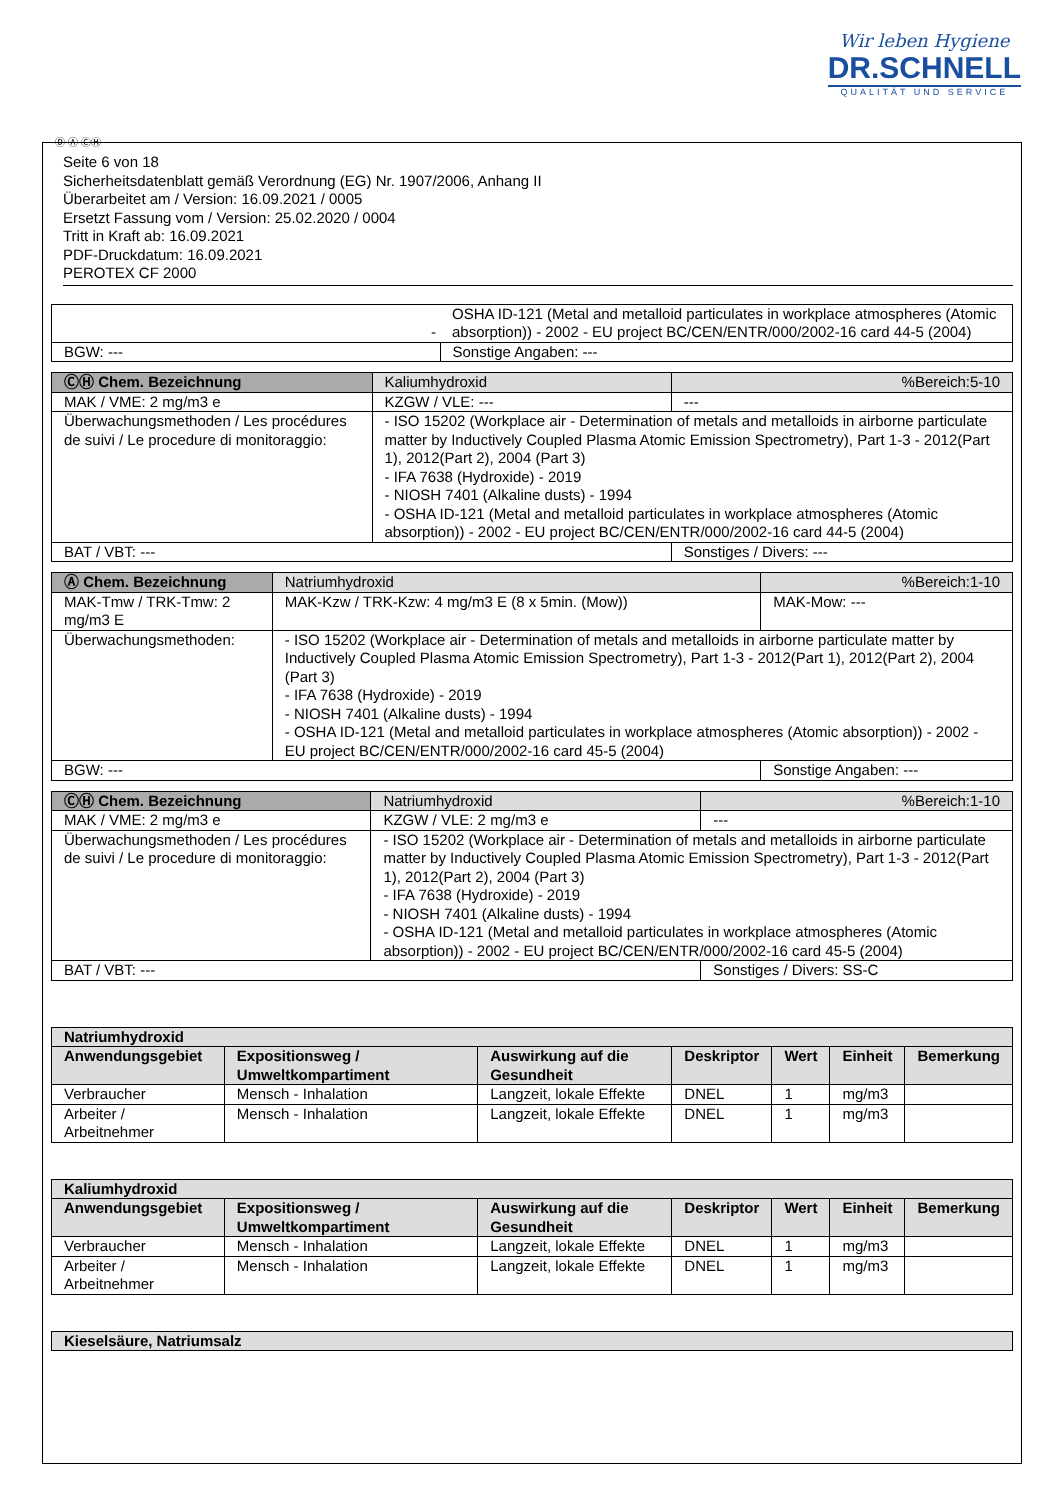Wir leben Hygiene
DR.SCHNELL
QUALITÄT UND SERVICE
Ⓓ Ⓐ ⒸⒽ
Seite 6 von 18
Sicherheitsdatenblatt gemäß Verordnung (EG) Nr. 1907/2006, Anhang II
Überarbeitet am / Version: 16.09.2021 / 0005
Ersetzt Fassung vom / Version: 25.02.2020 / 0004
Tritt in Kraft ab: 16.09.2021
PDF-Druckdatum: 16.09.2021
PEROTEX CF 2000
| | - | OSHA ID-121 (Metal and metalloid particulates in workplace atmospheres (Atomic absorption)) - 2002 - EU project BC/CEN/ENTR/000/2002-16 card 44-5 (2004) | |
| BGW: --- | | | Sonstige Angaben: --- |
| ⒸⒽ Chem. Bezeichnung | Kaliumhydroxid | | %Bereich:5-10 |
| MAK / VME: 2 mg/m3 e | | KZGW / VLE: --- | --- |
| Überwachungsmethoden / Les procédures de suivi / Le procedure di monitoraggio: | | - ISO 15202 (Workplace air - Determination of metals and metalloids in airborne particulate matter by Inductively Coupled Plasma Atomic Emission Spectrometry), Part 1-3 - 2012(Part 1), 2012(Part 2), 2004 (Part 3) - IFA 7638 (Hydroxide) - 2019 - NIOSH 7401 (Alkaline dusts) - 1994 - OSHA ID-121 (Metal and metalloid particulates in workplace atmospheres (Atomic absorption)) - 2002 - EU project BC/CEN/ENTR/000/2002-16 card 44-5 (2004) | |
| BAT / VBT: --- | | | Sonstiges / Divers: --- |
| Ⓐ Chem. Bezeichnung | Natriumhydroxid | | %Bereich:1-10 |
| MAK-Tmw / TRK-Tmw: 2 mg/m3 E | | MAK-Kzw / TRK-Kzw: 4 mg/m3 E (8 x 5min. (Mow)) | MAK-Mow: --- |
| Überwachungsmethoden: | | - ISO 15202 (Workplace air - Determination of metals and metalloids in airborne particulate matter by Inductively Coupled Plasma Atomic Emission Spectrometry), Part 1-3 - 2012(Part 1), 2012(Part 2), 2004 (Part 3) - IFA 7638 (Hydroxide) - 2019 - NIOSH 7401 (Alkaline dusts) - 1994 - OSHA ID-121 (Metal and metalloid particulates in workplace atmospheres (Atomic absorption)) - 2002 - EU project BC/CEN/ENTR/000/2002-16 card 45-5 (2004) | |
| BGW: --- | | | Sonstige Angaben: --- |
| ⒸⒽ Chem. Bezeichnung | Natriumhydroxid | | %Bereich:1-10 |
| MAK / VME: 2 mg/m3 e | | KZGW / VLE: 2 mg/m3 e | --- |
| Überwachungsmethoden / Les procédures de suivi / Le procedure di monitoraggio: | | - ISO 15202 (Workplace air - Determination of metals and metalloids in airborne particulate matter by Inductively Coupled Plasma Atomic Emission Spectrometry), Part 1-3 - 2012(Part 1), 2012(Part 2), 2004 (Part 3) - IFA 7638 (Hydroxide) - 2019 - NIOSH 7401 (Alkaline dusts) - 1994 - OSHA ID-121 (Metal and metalloid particulates in workplace atmospheres (Atomic absorption)) - 2002 - EU project BC/CEN/ENTR/000/2002-16 card 45-5 (2004) | |
| BAT / VBT: --- | | | Sonstiges / Divers: SS-C |
| Natriumhydroxid | | | | | | |
| --- | --- | --- | --- | --- | --- | --- |
| Anwendungsgebiet | Expositionsweg / Umweltkompartiment | Auswirkung auf die Gesundheit | Deskriptor | Wert | Einheit | Bemerkung |
| Verbraucher | Mensch - Inhalation | Langzeit, lokale Effekte | DNEL | 1 | mg/m3 | |
| Arbeiter / Arbeitnehmer | Mensch - Inhalation | Langzeit, lokale Effekte | DNEL | 1 | mg/m3 | |
| Kaliumhydroxid | | | | | | |
| --- | --- | --- | --- | --- | --- | --- |
| Anwendungsgebiet | Expositionsweg / Umweltkompartiment | Auswirkung auf die Gesundheit | Deskriptor | Wert | Einheit | Bemerkung |
| Verbraucher | Mensch - Inhalation | Langzeit, lokale Effekte | DNEL | 1 | mg/m3 | |
| Arbeiter / Arbeitnehmer | Mensch - Inhalation | Langzeit, lokale Effekte | DNEL | 1 | mg/m3 | |
| Kieselsäure, Natriumsalz |
| --- |